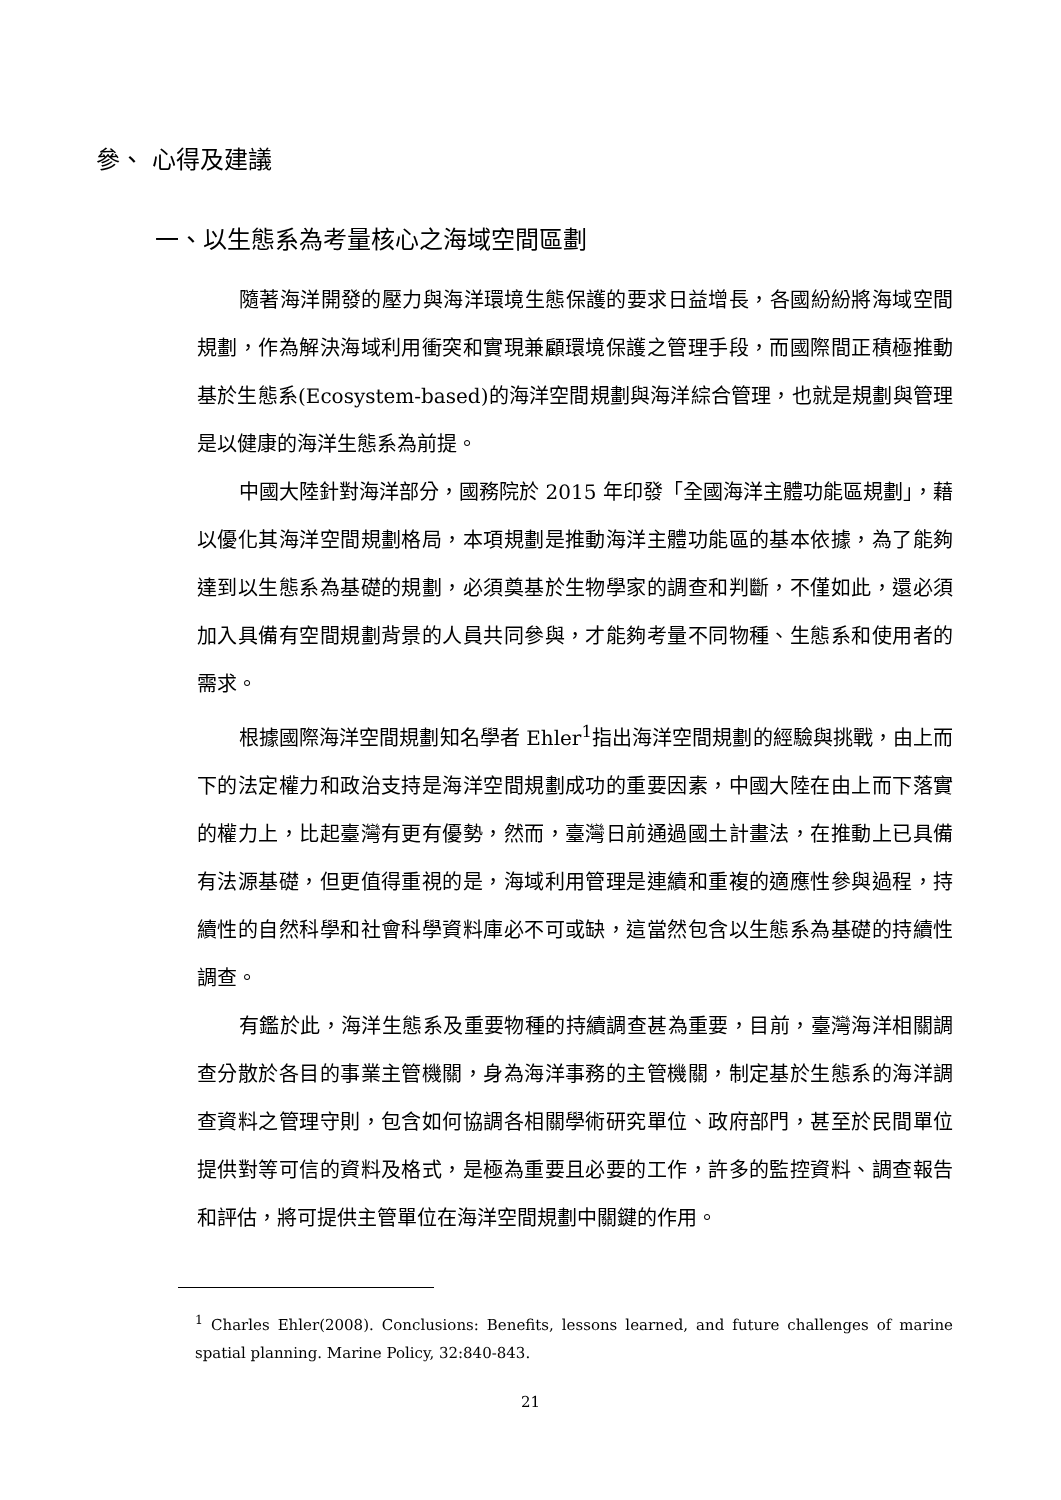參、 心得及建議
一、以生態系為考量核心之海域空間區劃
隨著海洋開發的壓力與海洋環境生態保護的要求日益增長，各國紛紛將海域空間規劃，作為解決海域利用衝突和實現兼顧環境保護之管理手段，而國際間正積極推動基於生態系(Ecosystem-based)的海洋空間規劃與海洋綜合管理，也就是規劃與管理是以健康的海洋生態系為前提。
中國大陸針對海洋部分，國務院於 2015 年印發「全國海洋主體功能區規劃」，藉以優化其海洋空間規劃格局，本項規劃是推動海洋主體功能區的基本依據，為了能夠達到以生態系為基礎的規劃，必須奠基於生物學家的調查和判斷，不僅如此，還必須加入具備有空間規劃背景的人員共同參與，才能夠考量不同物種、生態系和使用者的需求。
根據國際海洋空間規劃知名學者 Ehler<sup>1</sup>指出海洋空間規劃的經驗與挑戰，由上而下的法定權力和政治支持是海洋空間規劃成功的重要因素，中國大陸在由上而下落實的權力上，比起臺灣有更有優勢，然而，臺灣日前通過國土計畫法，在推動上已具備有法源基礎，但更值得重視的是，海域利用管理是連續和重複的適應性參與過程，持續性的自然科學和社會科學資料庫必不可或缺，這當然包含以生態系為基礎的持續性調查。
有鑑於此，海洋生態系及重要物種的持續調查甚為重要，目前，臺灣海洋相關調查分散於各目的事業主管機關，身為海洋事務的主管機關，制定基於生態系的海洋調查資料之管理守則，包含如何協調各相關學術研究單位、政府部門，甚至於民間單位提供對等可信的資料及格式，是極為重要且必要的工作，許多的監控資料、調查報告和評估，將可提供主管單位在海洋空間規劃中關鍵的作用。
<sup>1</sup> Charles Ehler(2008). Conclusions: Benefits, lessons learned, and future challenges of marine spatial planning. Marine Policy, 32:840-843.
21